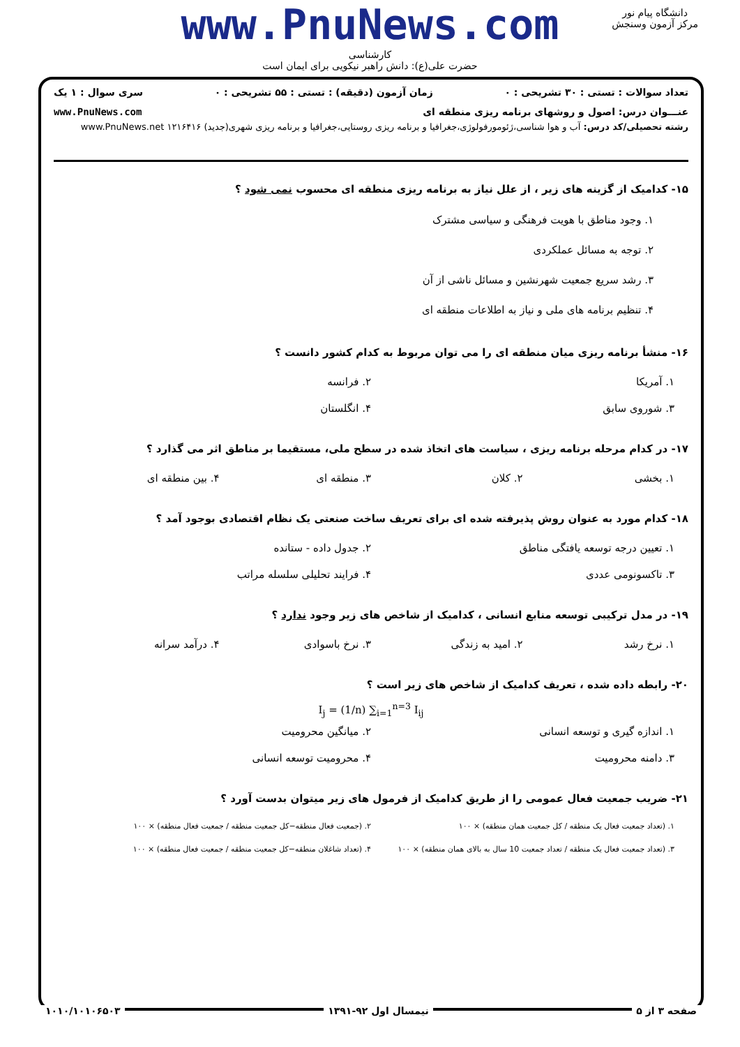www.PnuNews.com
کارشناسی
حضرت علی(ع): دانش راهبر نیکویی برای ایمان است
دانشگاه پیام نور
مرکز آزمون وسنجش
تعداد سوالات : تستی : ۳۰ تشریحی : ۰ زمان آزمون (دقیقه) : تستی : ۵۵ تشریحی : ۰ سری سوال : ۱ یک
عنـــوان درس: اصول و روشهای برنامه ریزی منطقه ای www.PnuNews.com
رشته تحصیلی/کد درس: آب و هوا شناسی،ژئومورفولوژی،جغرافیا و برنامه ریزی روستایی،جغرافیا و برنامه ریزی شهری(جدید) ۱۲۱۶۴۱۶ www.PnuNews.net
۱۵- کدامیک از گزینه های زیر ، از علل نیاز به برنامه ریزی منطقه ای محسوب نمی شود ؟
۱. وجود مناطق با هویت فرهنگی و سیاسی مشترک
۲. توجه به مسائل عملکردی
۳. رشد سریع جمعیت شهرنشین و مسائل ناشی از آن
۴. تنظیم برنامه های ملی و نیاز به اطلاعات منطقه ای
۱۶- منشأ برنامه ریزی میان منطقه ای را می توان مربوط به کدام کشور دانست ؟
۱. آمریکا
۲. فرانسه
۳. شوروی سابق
۴. انگلستان
۱۷- در کدام مرحله برنامه ریزی ، سیاست های اتخاذ شده در سطح ملی، مستقیما بر مناطق اثر می گذارد ؟
۱. بخشی
۲. کلان
۳. منطقه ای
۴. بین منطقه ای
۱۸- کدام مورد به عنوان روش پذیرفته شده ای برای تعریف ساخت صنعتی یک نظام اقتصادی بوجود آمد ؟
۱. تعیین درجه توسعه یافتگی مناطق
۲. جدول داده - ستانده
۳. تاکسونومی عددی
۴. فرایند تحلیلی سلسله مراتب
۱۹- در مدل ترکیبی توسعه منابع انسانی ، کدامیک از شاخص های زیر وجود ندارد ؟
۱. نرخ رشد
۲. امید به زندگی
۳. نرخ باسوادی
۴. درآمد سرانه
۲۰- رابطه داده شده ، تعریف کدامیک از شاخص های زیر است ؟
I<sub>j</sub> = (1/n) ∑<sub>i=1</sub><sup>n=3</sup> I<sub>ij</sub>
۱. اندازه گیری و توسعه انسانی
۲. میانگین محرومیت
۳. دامنه محرومیت
۴. محرومیت توسعه انسانی
۲۱- ضریب جمعیت فعال عمومی را از طریق کدامیک از فرمول های زیر میتوان بدست آورد ؟
۱. (تعداد جمعیت فعال یک منطقه / کل جمعیت همان منطقه) × ۱۰۰
۲. (جمعیت فعال منطقه−کل جمعیت منطقه / جمعیت فعال منطقه) × ۱۰۰
۳. (تعداد جمعیت فعال یک منطقه / تعداد جمعیت 10 سال به بالای همان منطقه) × ۱۰۰
۴. (تعداد شاغلان منطقه−کل جمعیت منطقه / جمعیت فعال منطقه) × ۱۰۰
صفحه ۳ از ۵ نیمسال اول ۹۲-۱۳۹۱ ۱۰۱۰/۱۰۱۰۶۵۰۳